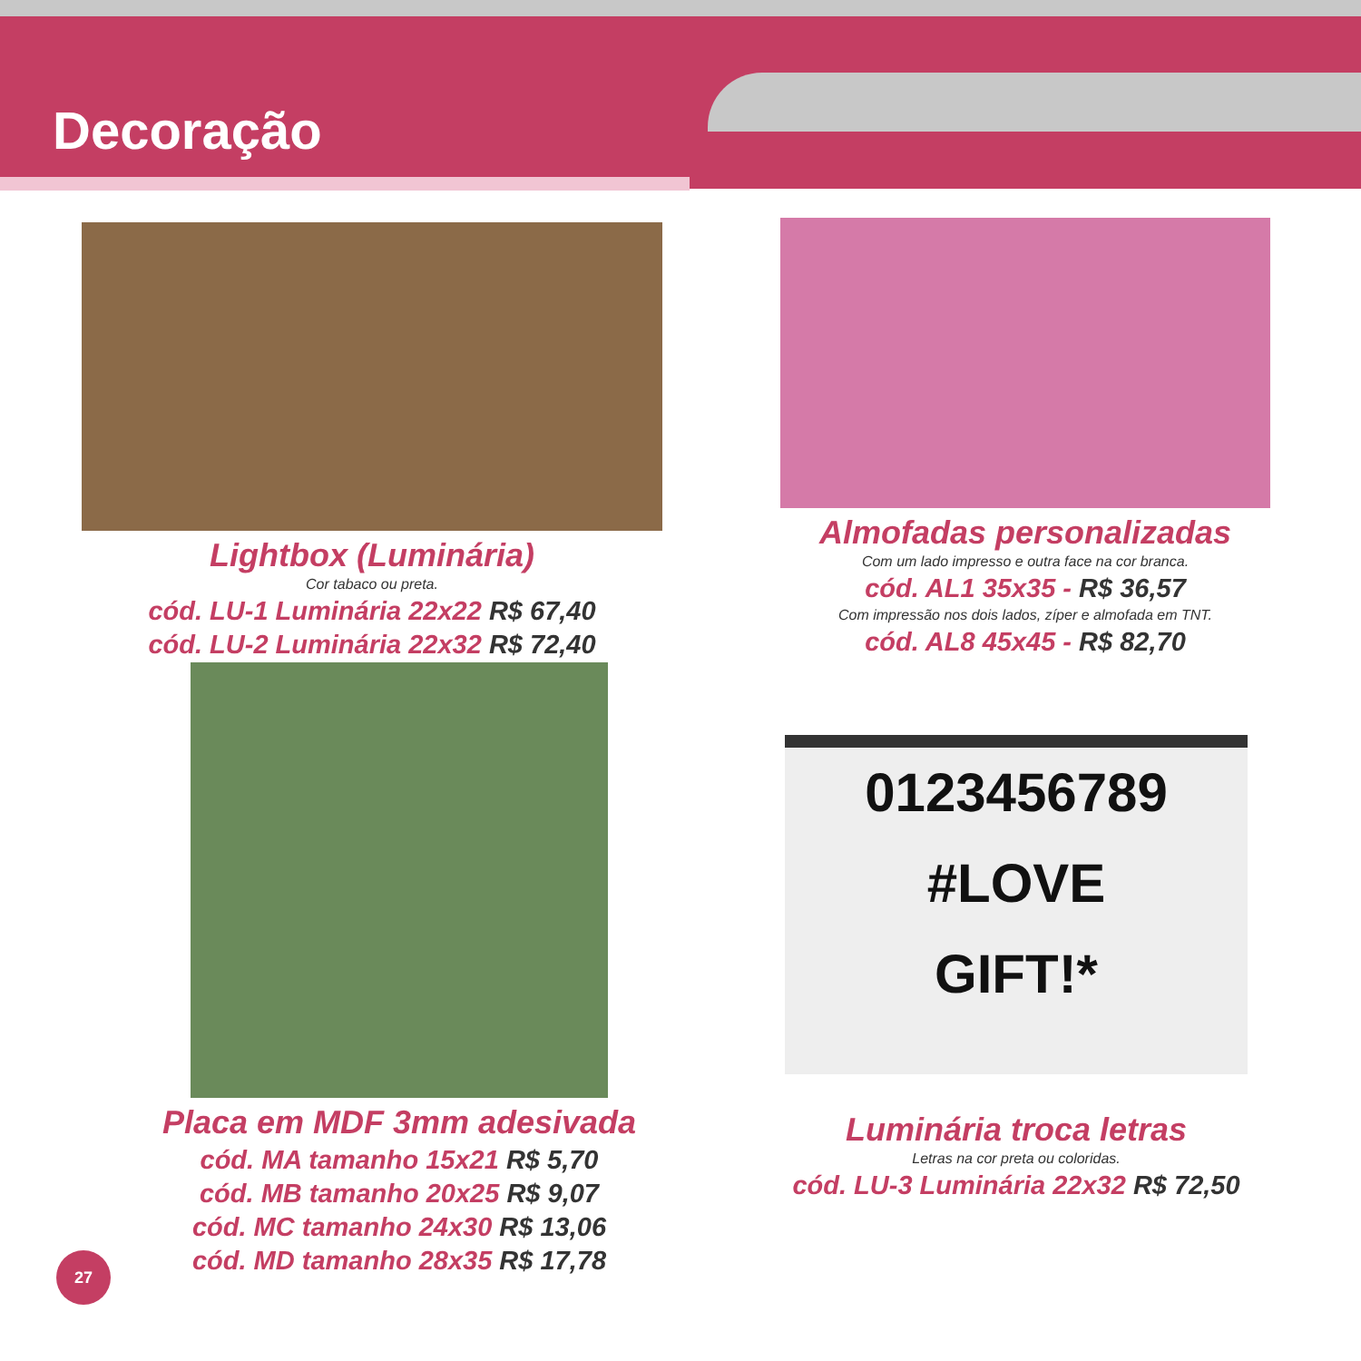Decoração
Lightbox (Luminária)
Cor tabaco ou preta.
cód. LU-1 Luminária 22x22 R$ 67,40
cód. LU-2 Luminária 22x32 R$ 72,40
Almofadas personalizadas
Com um lado impresso e outra face na cor branca.
cód. AL1 35x35 - R$ 36,57
Com impressão nos dois lados, zíper e almofada em TNT.
cód. AL8 45x45 - R$ 82,70
Placa em MDF 3mm adesivada
cód. MA tamanho 15x21 R$ 5,70
cód. MB tamanho 20x25 R$ 9,07
cód. MC tamanho 24x30 R$ 13,06
cód. MD tamanho 28x35 R$ 17,78
0123456789
#LOVE
GIFT!*
Luminária troca letras
Letras na cor preta ou coloridas.
cód. LU-3 Luminária 22x32 R$ 72,50
27